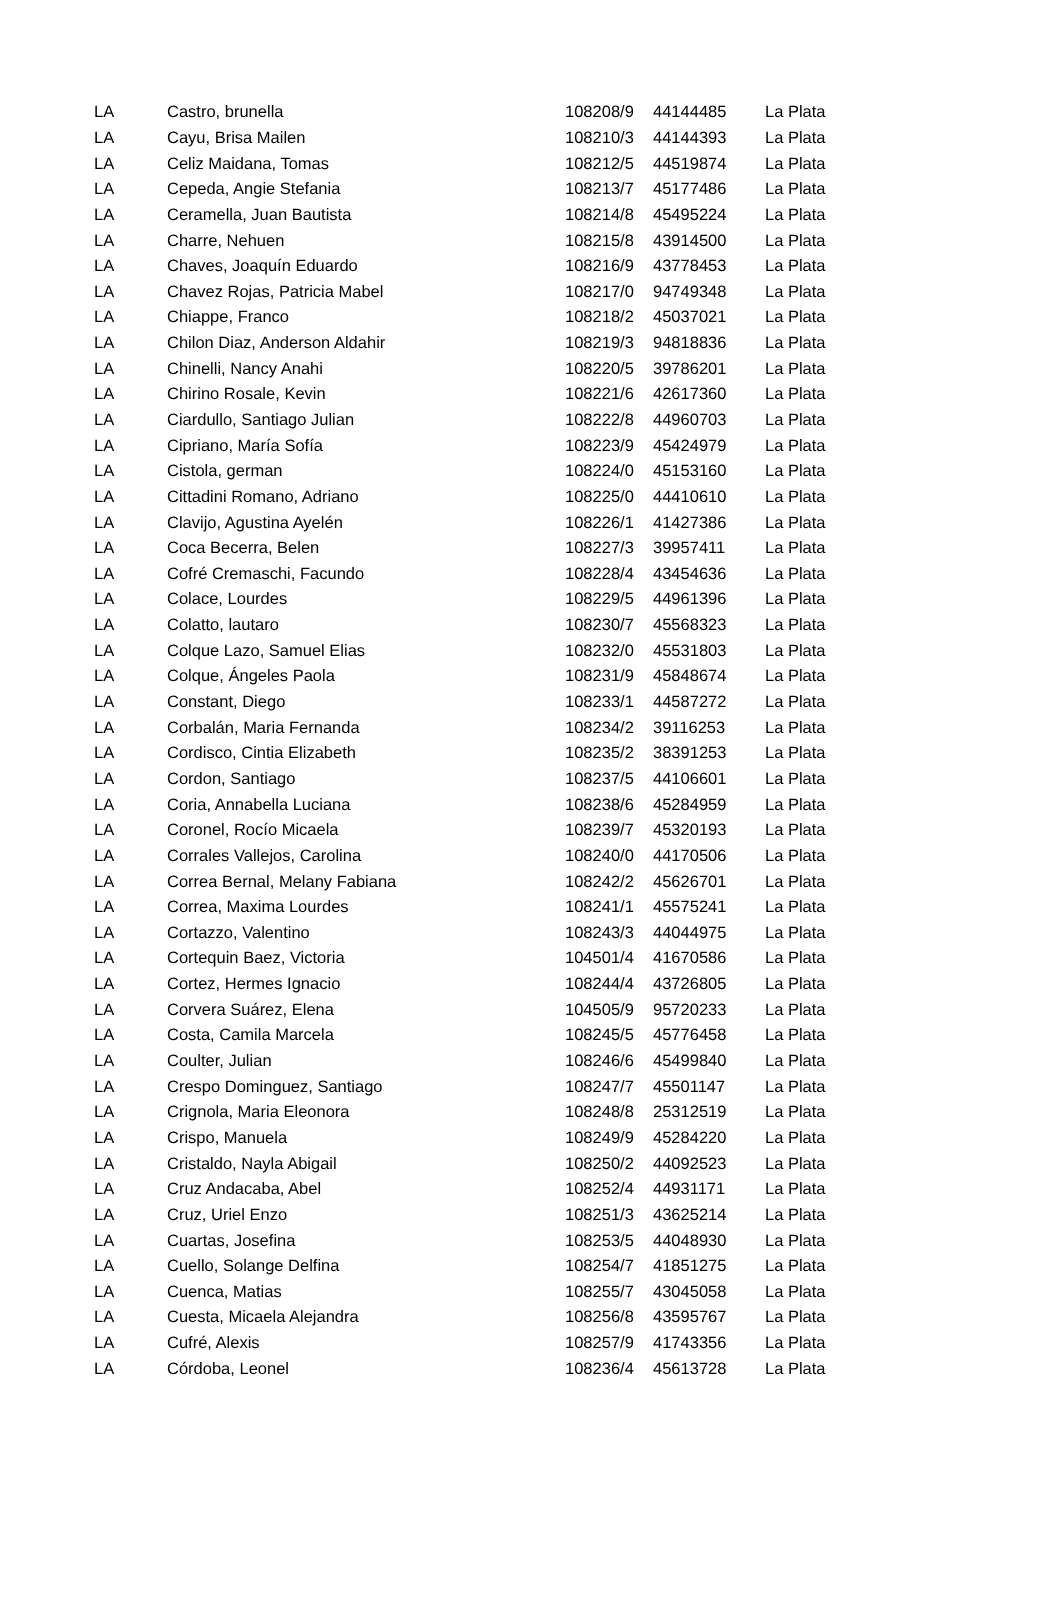| LA | Castro, brunella | 108208/9 | 44144485 | La Plata |
| LA | Cayu, Brisa Mailen | 108210/3 | 44144393 | La Plata |
| LA | Celiz Maidana, Tomas | 108212/5 | 44519874 | La Plata |
| LA | Cepeda, Angie Stefania | 108213/7 | 45177486 | La Plata |
| LA | Ceramella, Juan Bautista | 108214/8 | 45495224 | La Plata |
| LA | Charre, Nehuen | 108215/8 | 43914500 | La Plata |
| LA | Chaves, Joaquín Eduardo | 108216/9 | 43778453 | La Plata |
| LA | Chavez Rojas, Patricia Mabel | 108217/0 | 94749348 | La Plata |
| LA | Chiappe, Franco | 108218/2 | 45037021 | La Plata |
| LA | Chilon Diaz, Anderson Aldahir | 108219/3 | 94818836 | La Plata |
| LA | Chinelli, Nancy Anahi | 108220/5 | 39786201 | La Plata |
| LA | Chirino Rosale, Kevin | 108221/6 | 42617360 | La Plata |
| LA | Ciardullo, Santiago Julian | 108222/8 | 44960703 | La Plata |
| LA | Cipriano, María Sofía | 108223/9 | 45424979 | La Plata |
| LA | Cistola, german | 108224/0 | 45153160 | La Plata |
| LA | Cittadini Romano, Adriano | 108225/0 | 44410610 | La Plata |
| LA | Clavijo, Agustina Ayelén | 108226/1 | 41427386 | La Plata |
| LA | Coca Becerra, Belen | 108227/3 | 39957411 | La Plata |
| LA | Cofré Cremaschi, Facundo | 108228/4 | 43454636 | La Plata |
| LA | Colace, Lourdes | 108229/5 | 44961396 | La Plata |
| LA | Colatto, lautaro | 108230/7 | 45568323 | La Plata |
| LA | Colque Lazo, Samuel Elias | 108232/0 | 45531803 | La Plata |
| LA | Colque, Ángeles Paola | 108231/9 | 45848674 | La Plata |
| LA | Constant, Diego | 108233/1 | 44587272 | La Plata |
| LA | Corbalán, Maria Fernanda | 108234/2 | 39116253 | La Plata |
| LA | Cordisco, Cintia Elizabeth | 108235/2 | 38391253 | La Plata |
| LA | Cordon, Santiago | 108237/5 | 44106601 | La Plata |
| LA | Coria, Annabella Luciana | 108238/6 | 45284959 | La Plata |
| LA | Coronel, Rocío Micaela | 108239/7 | 45320193 | La Plata |
| LA | Corrales Vallejos, Carolina | 108240/0 | 44170506 | La Plata |
| LA | Correa Bernal, Melany Fabiana | 108242/2 | 45626701 | La Plata |
| LA | Correa, Maxima Lourdes | 108241/1 | 45575241 | La Plata |
| LA | Cortazzo, Valentino | 108243/3 | 44044975 | La Plata |
| LA | Cortequin Baez, Victoria | 104501/4 | 41670586 | La Plata |
| LA | Cortez, Hermes Ignacio | 108244/4 | 43726805 | La Plata |
| LA | Corvera Suárez, Elena | 104505/9 | 95720233 | La Plata |
| LA | Costa, Camila Marcela | 108245/5 | 45776458 | La Plata |
| LA | Coulter, Julian | 108246/6 | 45499840 | La Plata |
| LA | Crespo Dominguez, Santiago | 108247/7 | 45501147 | La Plata |
| LA | Crignola, Maria Eleonora | 108248/8 | 25312519 | La Plata |
| LA | Crispo, Manuela | 108249/9 | 45284220 | La Plata |
| LA | Cristaldo, Nayla Abigail | 108250/2 | 44092523 | La Plata |
| LA | Cruz Andacaba, Abel | 108252/4 | 44931171 | La Plata |
| LA | Cruz, Uriel Enzo | 108251/3 | 43625214 | La Plata |
| LA | Cuartas, Josefina | 108253/5 | 44048930 | La Plata |
| LA | Cuello, Solange Delfina | 108254/7 | 41851275 | La Plata |
| LA | Cuenca, Matias | 108255/7 | 43045058 | La Plata |
| LA | Cuesta, Micaela Alejandra | 108256/8 | 43595767 | La Plata |
| LA | Cufré, Alexis | 108257/9 | 41743356 | La Plata |
| LA | Córdoba, Leonel | 108236/4 | 45613728 | La Plata |